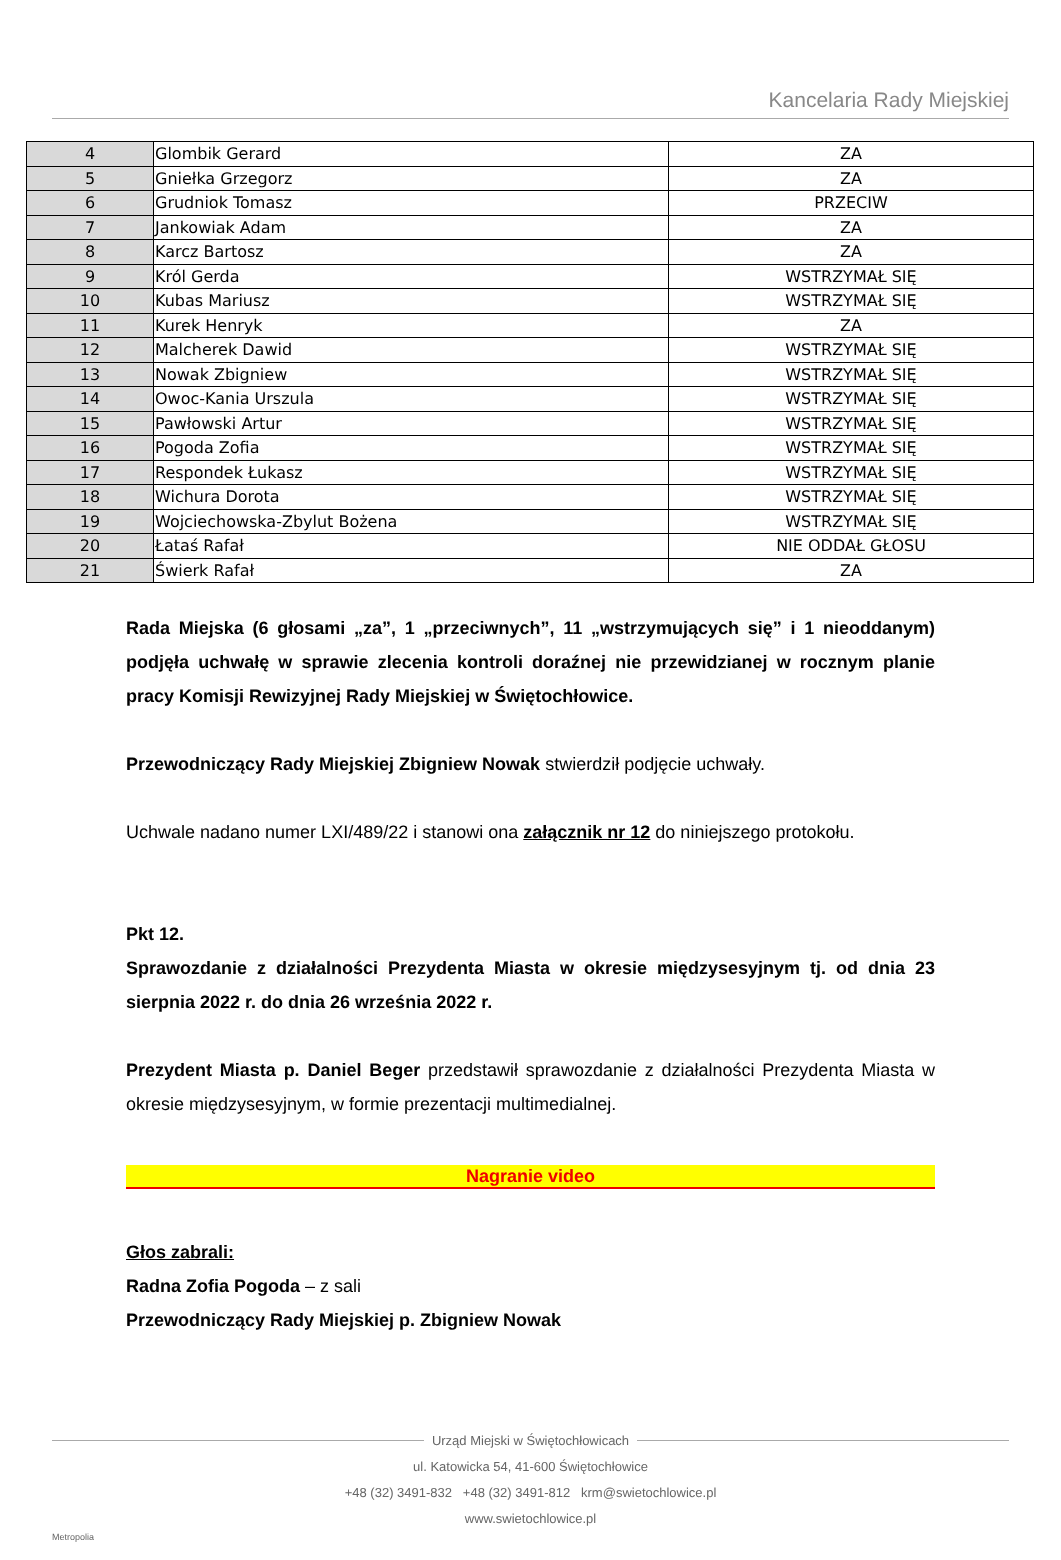Kancelaria Rady Miejskiej
| 4 | Glombik Gerard | ZA |
| 5 | Gniełka Grzegorz | ZA |
| 6 | Grudniok Tomasz | PRZECIW |
| 7 | Jankowiak Adam | ZA |
| 8 | Karcz Bartosz | ZA |
| 9 | Król Gerda | WSTRZYMAŁ SIĘ |
| 10 | Kubas Mariusz | WSTRZYMAŁ SIĘ |
| 11 | Kurek Henryk | ZA |
| 12 | Malcherek Dawid | WSTRZYMAŁ SIĘ |
| 13 | Nowak Zbigniew | WSTRZYMAŁ SIĘ |
| 14 | Owoc-Kania Urszula | WSTRZYMAŁ SIĘ |
| 15 | Pawłowski Artur | WSTRZYMAŁ SIĘ |
| 16 | Pogoda Zofia | WSTRZYMAŁ SIĘ |
| 17 | Respondek Łukasz | WSTRZYMAŁ SIĘ |
| 18 | Wichura Dorota | WSTRZYMAŁ SIĘ |
| 19 | Wojciechowska-Zbylut Bożena | WSTRZYMAŁ SIĘ |
| 20 | Łataś Rafał | NIE ODDAŁ GŁOSU |
| 21 | Świerk Rafał | ZA |
Rada Miejska (6 głosami „za”, 1 „przeciwnych”, 11 „wstrzymujących się” i 1 nieoddanym) podjęła uchwałę w sprawie zlecenia kontroli doraźnej nie przewidzianej w rocznym planie pracy Komisji Rewizyjnej Rady Miejskiej w Świętochłowice.
Przewodniczący Rady Miejskiej Zbigniew Nowak stwierdził podjęcie uchwały.
Uchwale nadano numer LXI/489/22 i stanowi ona załącznik nr 12 do niniejszego protokołu.
Pkt 12.
Sprawozdanie z działalności Prezydenta Miasta w okresie międzysesyjnym tj. od dnia 23 sierpnia 2022 r. do dnia 26 września 2022 r.
Prezydent Miasta p. Daniel Beger przedstawił sprawozdanie z działalności Prezydenta Miasta w okresie międzysesyjnym, w formie prezentacji multimedialnej.
Nagranie video
Głos zabrali:
Radna Zofia Pogoda – z sali
Przewodniczący Rady Miejskiej p. Zbigniew Nowak
Urząd Miejski w Świętochłowicach
ul. Katowicka 54, 41-600 Świętochłowice
+48 (32) 3491-832 +48 (32) 3491-812 krm@swietochlowice.pl
www.swietochlowice.pl
Metropolia